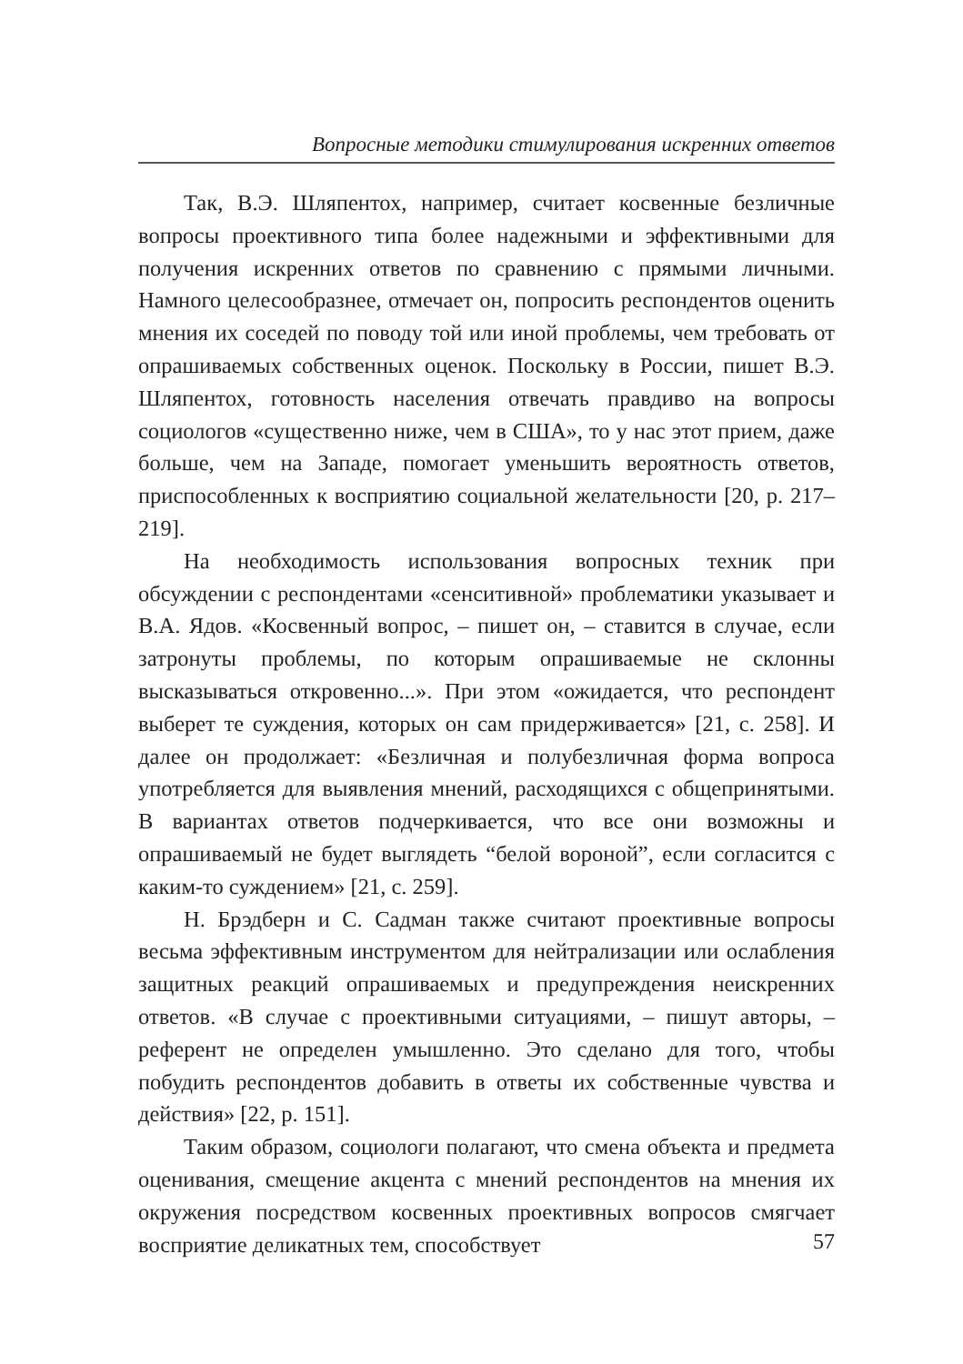Вопросные методики стимулирования искренних ответов
Так, В.Э. Шляпентох, например, считает косвенные безличные вопросы проективного типа более надежными и эффективными для получения искренних ответов по сравнению с прямыми личными. Намного целесообразнее, отмечает он, попросить респондентов оценить мнения их соседей по поводу той или иной проблемы, чем требовать от опрашиваемых собственных оценок. Поскольку в России, пишет В.Э. Шляпентох, готовность населения отвечать правдиво на вопросы социологов «существенно ниже, чем в США», то у нас этот прием, даже больше, чем на Западе, помогает уменьшить вероятность ответов, приспособленных к восприятию социальной желательности [20, p. 217–219].
На необходимость использования вопросных техник при обсуждении с респондентами «сенситивной» проблематики указывает и В.А. Ядов. «Косвенный вопрос, – пишет он, – ставится в случае, если затронуты проблемы, по которым опрашиваемые не склонны высказываться откровенно...». При этом «ожидается, что респондент выберет те суждения, которых он сам придерживается» [21, с. 258]. И далее он продолжает: «Безличная и полубезличная форма вопроса употребляется для выявления мнений, расходящихся с общепринятыми. В вариантах ответов подчеркивается, что все они возможны и опрашиваемый не будет выглядеть “белой вороной”, если согласится с каким-то суждением» [21, с. 259].
Н. Брэдберн и С. Садман также считают проективные вопросы весьма эффективным инструментом для нейтрализации или ослабления защитных реакций опрашиваемых и предупреждения неискренних ответов. «В случае с проективными ситуациями, – пишут авторы, – референт не определен умышленно. Это сделано для того, чтобы побудить респондентов добавить в ответы их собственные чувства и действия» [22, p. 151].
Таким образом, социологи полагают, что смена объекта и предмета оценивания, смещение акцента с мнений респондентов на мнения их окружения посредством косвенных проективных вопросов смягчает восприятие деликатных тем, способствует
57